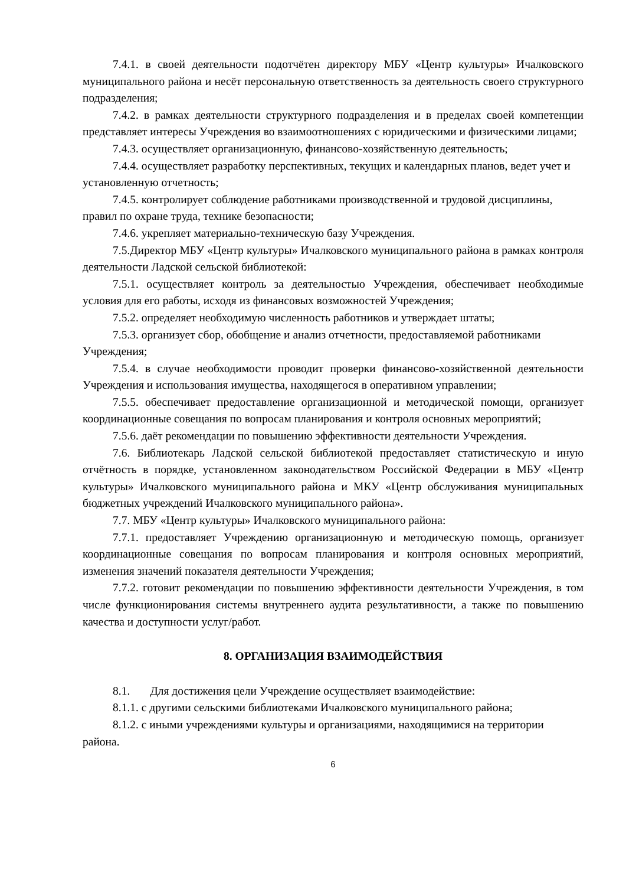7.4.1. в своей деятельности подотчётен директору МБУ «Центр культуры» Ичалковского муниципального района и несёт персональную ответственность за деятельность своего структурного подразделения;
7.4.2. в рамках деятельности структурного подразделения и в пределах своей компетенции представляет интересы Учреждения во взаимоотношениях с юридическими и физическими лицами;
7.4.3. осуществляет организационную, финансово-хозяйственную деятельность;
7.4.4. осуществляет разработку перспективных, текущих и календарных планов, ведет учет и установленную отчетность;
7.4.5. контролирует соблюдение работниками производственной и трудовой дисциплины, правил по охране труда, технике безопасности;
7.4.6. укрепляет материально-техническую базу Учреждения.
7.5.Директор МБУ «Центр культуры» Ичалковского муниципального района в рамках контроля деятельности Ладской сельской библиотекой:
7.5.1. осуществляет контроль за деятельностью Учреждения, обеспечивает необходимые условия для его работы, исходя из финансовых возможностей Учреждения;
7.5.2. определяет необходимую численность работников и утверждает штаты;
7.5.3. организует сбор, обобщение и анализ отчетности, предоставляемой работниками Учреждения;
7.5.4. в случае необходимости проводит проверки финансово-хозяйственной деятельности Учреждения и использования имущества, находящегося в оперативном управлении;
7.5.5. обеспечивает предоставление организационной и методической помощи, организует координационные совещания по вопросам планирования и контроля основных мероприятий;
7.5.6. даёт рекомендации по повышению эффективности деятельности Учреждения.
7.6. Библиотекарь Ладской сельской библиотекой предоставляет статистическую и иную отчётность в порядке, установленном законодательством Российской Федерации в МБУ «Центр культуры» Ичалковского муниципального района и МКУ «Центр обслуживания муниципальных бюджетных учреждений Ичалковского муниципального района».
7.7. МБУ «Центр культуры» Ичалковского муниципального района:
7.7.1. предоставляет Учреждению организационную и методическую помощь, организует координационные совещания по вопросам планирования и контроля основных мероприятий, изменения значений показателя деятельности Учреждения;
7.7.2. готовит рекомендации по повышению эффективности деятельности Учреждения, в том числе функционирования системы внутреннего аудита результативности, а также по повышению качества и доступности услуг/работ.
8. ОРГАНИЗАЦИЯ ВЗАИМОДЕЙСТВИЯ
8.1. Для достижения цели Учреждение осуществляет взаимодействие:
8.1.1. с другими сельскими библиотеками Ичалковского муниципального района;
8.1.2. с иными учреждениями культуры и организациями, находящимися на территории района.
6